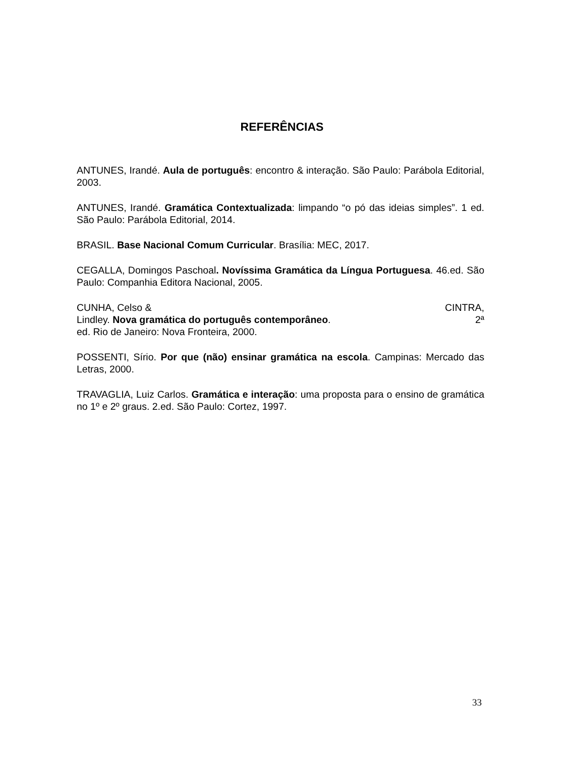REFERÊNCIAS
ANTUNES, Irandé. Aula de português: encontro & interação. São Paulo: Parábola Editorial, 2003.
ANTUNES, Irandé. Gramática Contextualizada: limpando “o pó das ideias simples”. 1 ed. São Paulo: Parábola Editorial, 2014.
BRASIL. Base Nacional Comum Curricular. Brasília: MEC, 2017.
CEGALLA, Domingos Paschoal. Novíssima Gramática da Língua Portuguesa. 46.ed. São Paulo: Companhia Editora Nacional, 2005.
CUNHA, Celso & CINTRA,
Lindley. Nova gramática do português contemporâneo. 2ª
ed. Rio de Janeiro: Nova Fronteira, 2000.
POSSENTI, Sírio. Por que (não) ensinar gramática na escola. Campinas: Mercado das Letras, 2000.
TRAVAGLIA, Luiz Carlos. Gramática e interação: uma proposta para o ensino de gramática no 1º e 2º graus. 2.ed. São Paulo: Cortez, 1997.
33